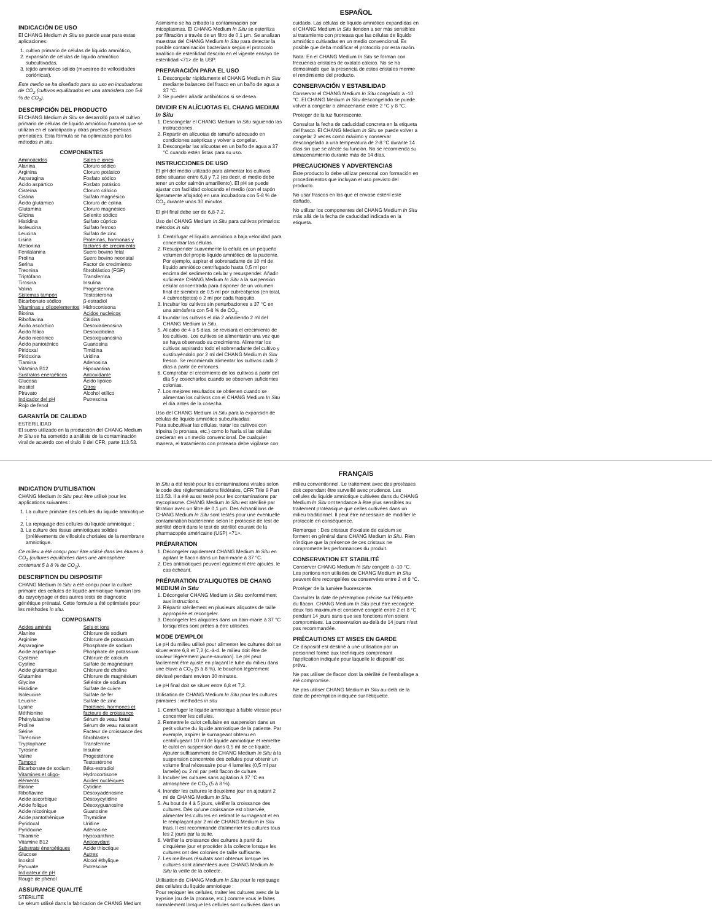ESPAÑOL
INDICACIÓN DE USO
El CHANG Medium In Situ se puede usar para estas aplicaciones:
1. cultivo primario de células de líquido amniótico,
2. expansión de células de líquido amniótico subcultivadas,
3. tejido amniótico sólido (muestreo de vellosidades coriónicas).
Este medio se ha diseñado para su uso en incubadoras de CO<sub>2</sub> (cultivos equilibrados en una atmósfera con 5-8 % de CO<sub>2</sub>).
DESCRIPCIÓN DEL PRODUCTO
El CHANG Medium In Situ se desarrolló para el cultivo primario de células de líquido amniótico humano que se utilizan en el cariotipado y otras pruebas genéticas prenatales. Esta fórmula se ha optimizado para los métodos in situ.
COMPONENTES
Aminoácidos
Alanina
Arginina
Asparagina
Ácido aspártico
Cisteína
Cistina
Ácido glutámico
Glutamina
Glicina
Histidina
Isoleucina
Leucina
Lisina
Metionina
Fenilalanina
Prolina
Serina
Treonina
Triptófano
Tirosina
Valina
Sistemas tampón
Bicarbonato sódico
Vitaminas y oligoelementos
Biotina
Riboflavina
Ácido ascórbico
Ácido fólico
Ácido nicotínico
Ácido pantoténico
Piridoxal
Piridoxina
Tiamina
Vitamina B12
Sustratos energéticos
Glucosa
Inositol
Piruvato
Indicador del pH
Rojo de fenol
Sales e iones
Cloruro sódico
Cloruro potásico
Fosfato sódico
Fosfato potásico
Cloruro cálcico
Sulfato magnésico
Cloruro de colina
Cloruro magnésico
Selenito sódico
Sulfato cúprico
Sulfato ferroso
Sulfato de zinc
Proteínas, hormonas y factores de crecimiento
Suero bovino fetal
Suero bovino neonatal
Factor de crecimiento fibroblástico (FGF)
Transferrina
Insulina
Progesterona
Testosterona
β-estradiol
Hidrocortisona
Ácidos nucleicos
Citidina
Desoxiadenosina
Desoxicitidina
Desoxiguanosina
Guanosina
Timidina
Uridina
Adenosina
Hipoxantina
Antioxidante
Ácido lipóico
Otros
Alcohol etílico
Putrescina
GARANTÍA DE CALIDAD
ESTERILIDAD
El suero utilizado en la producción del CHANG Medium In Situ se ha sometido a análisis de la contaminación viral de acuerdo con el título 9 del CFR, parte 113.53. Asimismo se ha cribado la contaminación por micoplasmas. El CHANG Medium In Situ se esteriliza por filtración a través de un filtro de 0,1 μm. Se analizan muestras del CHANG Medium In Situ para detectar la posible contaminación bacteriana según el protocolo analítico de esterilidad descrito en el vigente ensayo de esterilidad <71> de la USP.
PREPARACIÓN PARA EL USO
1. Descongelar rápidamente el CHANG Medium In Situ mediante balanceo del frasco en un baño de agua a 37 °C.
2. Se pueden añadir antibióticos si se desea.
DIVIDIR EN ALÍCUOTAS EL CHANG MEDIUM In Situ
1. Descongelar el CHANG Medium In Situ siguiendo las instrucciones.
2. Repartir en alícuotas de tamaño adecuado en condiciones asépticas y volver a congelar.
3. Descongelar las alícuotas en un baño de agua a 37 °C cuando estén listas para su uso.
INSTRUCCIONES DE USO
El pH del medio utilizado para alimentar los cultivos debe situarse entre 6,8 y 7,2 (es decir, el medio debe tener un color salmón amarillento). El pH se puede ajustar con facilidad colocando el medio (con el tapón ligeramente aflojado) en una incubadora con 5-8 % de CO<sub>2</sub> durante unos 30 minutos.
El pH final debe ser de 6,8-7,2.
Uso del CHANG Medium In Situ para cultivos primarios: métodos in situ
1. Centrifugar el líquido amniótico a baja velocidad para concentrar las células.
2. Resuspender suavemente la célula en un pequeño volumen del propio líquido amniótico de la paciente. Por ejemplo, aspirar el sobrenadante de 10 ml de líquido amniótico centrifugado hasta 0,5 ml por encima del sedimento celular y resuspender. Añadir suficiente CHANG Medium In Situ a la suspensión celular concentrada para disponer de un volumen final de siembra de 0,5 ml por cubreobjetos (en total, 4 cubreobjetos) o 2 ml por cada frasquito.
3. Incubar los cultivos sin perturbaciones a 37 °C en una atmósfera con 5-8 % de CO<sub>2</sub>.
4. Inundar los cultivos el día 2 añadiendo 2 ml del CHANG Medium In Situ.
5. Al cabo de 4 a 5 días, se revisará el crecimiento de los cultivos. Los cultivos se alimentarán una vez que se haya observado su crecimiento. Alimentar los cultivos aspirando todo el sobrenadante del cultivo y sustituyéndolo por 2 ml del CHANG Medium In Situ fresco. Se recomienda alimentar los cultivos cada 2 días a partir de entonces.
6. Comprobar el crecimiento de los cultivos a partir del día 5 y cosecharlos cuando se observen suficientes colonias.
7. Los mejores resultados se obtienen cuando se alimentan los cultivos con el CHANG Medium In Situ el día antes de la cosecha.
Uso del CHANG Medium In Situ para la expansión de células de líquido amniótico subcultivadas:
Para subcultivar las células, tratar los cultivos con tripsina (o pronasa, etc.) como lo haría si las células crecieran en un medio convencional. De cualquier manera, el tratamiento con proteasa debe vigilarse con cuidado. Las células de líquido amniótico expandidas en el CHANG Medium In Situ tienden a ser más sensibles al tratamiento con proteasa que las células de líquido amniótico cultivadas en un medio convencional. Es posible que deba modificar el protocolo por esta razón.
Nota: En el CHANG Medium In Situ se forman con frecuencia cristales de oxalato cálcico. No se ha demostrado que la presencia de estos cristales merme el rendimiento del producto.
CONSERVACIÓN Y ESTABILIDAD
Conservar el CHANG Medium In Situ congelado a -10 °C. El CHANG Medium In Situ descongelado se puede volver a congelar o almacenarse entre 2 °C y 8 °C.
Proteger de la luz fluorescente.
Consultar la fecha de caducidad concreta en la etiqueta del frasco. El CHANG Medium In Situ se puede volver a congelar 2 veces como máximo y conservar descongelado a una temperatura de 2-8 °C durante 14 días sin que se afecte su función. No se recomienda su almacenamiento durante más de 14 días.
PRECAUCIONES Y ADVERTENCIAS
Este producto lo debe utilizar personal con formación en procedimientos que incluyan el uso previsto del producto.
No usar frascos en los que el envase estéril esté dañado.
No utilizar los componentes del CHANG Medium In Situ más allá de la fecha de caducidad indicada en la etiqueta.
FRANÇAIS
INDICATION D'UTILISATION
CHANG Medium In Situ peut être utilisé pour les applications suivantes :
1. La culture primaire des cellules du liquide amniotique ;
2. La repiquage des cellules du liquide amniotique ;
3. La culture des tissus amniotiques solides (prélèvements de villosités choriales de la membrane amniotique.
Ce milieu a été conçu pour être utilisé dans les étuves à CO<sub>2</sub> (cultures équilibrées dans une atmosphère contenant 5 à 8 % de CO<sub>2</sub>).
DESCRIPTION DU DISPOSITIF
CHANG Medium In Situ a été conçu pour la culture primaire des cellules de liquide amniotique humain lors du caryotypage et des autres tests de diagnostic génétique prénatal. Cette formule a été optimisée pour les méthodes in situ.
COMPOSANTS
Acides aminés
Alanine
Arginine
Asparagine
Acide aspartique
Cystéine
Cystine
Acide glutamique
Glutamine
Glycine
Histidine
Isoleucine
Leucine
Lysine
Méthionine
Phénylalanine
Proline
Sérine
Thréonine
Tryptophane
Tyrosine
Valine
Tampon
Bicarbonate de sodium
Vitamines et oligo-éléments
Biotine
Riboflavine
Acide ascorbique
Acide folique
Acide nicotinique
Acide pantothénique
Pyridoxal
Pyridoxine
Thiamine
Vitamine B12
Substrats énergétiques
Glucose
Inositol
Pyruvate
Indicateur de pH
Rouge de phénol
Sels et ions
Chlorure de sodium
Chlorure de potassium
Phosphate de sodium
Phosphate de potassium
Chlorure de calcium
Sulfate de magnésium
Chlorure de choline
Chlorure de magnésium
Sélénite de sodium
Sulfate de cuivre
Sulfate de fer
Sulfate de zinc
Protéines, hormones et facteurs de croissance
Sérum de veau fœtal
Sérum de veau naissant
Facteur de croissance des fibroblastes
Transferrine
Insuline
Progestérone
Testostérone
Bêta-estradiol
Hydrocortisone
Acides nucléiques
Cytidine
Désoxyadénosine
Désoxycytidine
Désoxyguanosine
Guanosine
Thymidine
Uridine
Adénosine
Hypoxanthine
Antioxydant
Acide thioctique
Autres
Alcool éthylique
Putrescine
ASSURANCE QUALITÉ
STÉRILITÉ
Le sérum utilisé dans la fabrication de CHANG Medium In Situ a été testé pour les contaminations virales selon le code des réglementations fédérales, CFR Title 9 Part 113.53. Il a été aussi testé pour les contaminations par mycoplasme. CHANG Medium In Situ est stérilisé par filtration avec un filtre de 0,1 μm. Des échantillons de CHANG Medium In Situ sont testés pour une éventuelle contamination bactérienne selon le protocole de test de stérilité décrit dans le test de stérilité courant de la pharmacopée américaine (USP) <71>.
PRÉPARATION
1. Décongeler rapidement CHANG Medium In Situ en agitant le flacon dans un bain-marie à 37 °C.
2. Des antibiotiques peuvent également être ajoutés, le cas échéant.
PRÉPARATION D'ALIQUOTES DE CHANG MEDIUM In Situ
1. Décongeler CHANG Medium In Situ conformément aux instructions.
2. Répartir stérilement en plusieurs aliquotes de taille appropriée et recongeler.
3. Décongeler les aliquotes dans un bain-marie à 37 °C lorsqu'elles sont prêtes à être utilisées.
MODE D'EMPLOI
Le pH du milieu utilisé pour alimenter les cultures doit se situer entre 6,8 et 7,2 (c.-à-d. le milieu doit être de couleur légèrement jaune-saumon). Le pH peut facilement être ajusté en plaçant le tube du milieu dans une étuve à CO<sub>2</sub> (5 à 8 %), le bouchon légèrement dévissé pendant environ 30 minutes.
Le pH final doit se situer entre 6,8 et 7,2.
Utilisation de CHANG Medium In Situ pour les cultures primaires : méthodes in situ
1. Centrifuger le liquide amniotique à faible vitesse pour concentrer les cellules.
2. Remettre le culot cellulaire en suspension dans un petit volume du liquide amniotique de la patiente. Par exemple, aspirer le surnageant obtenu en centrifugeant 10 ml de liquide amniotique et remettre le culot en suspension dans 0,5 ml de ce liquide. Ajouter suffisamment de CHANG Medium In Situ à la suspension concentrée des cellules pour obtenir un volume final nécessaire pour 4 lamelles (0,5 ml par lamelle) ou 2 ml par petit flacon de culture.
3. Incuber les cultures sans agitation à 37 °C en atmosphère de CO<sub>2</sub> (5 à 8 %).
4. Inonder les cultures le deuxième jour en ajoutant 2 ml de CHANG Medium In Situ.
5. Au bout de 4 à 5 jours, vérifier la croissance des cultures. Dès qu'une croissance est observée, alimenter les cultures en retirant le surnageant et en le remplaçant par 2 ml de CHANG Medium In Situ frais. Il est recommandé d'alimenter les cultures tous les 2 jours par la suite.
6. Vérifier la croissance des cultures à partir du cinquième jour et procéder à la collecte lorsque les cultures ont des colonies de taille suffisante.
7. Les meilleurs résultats sont obtenus lorsque les cultures sont alimentées avec CHANG Medium In Situ la veille de la collecte.
Utilisation de CHANG Medium In Situ pour le repiquage des cellules du liquide amniotique :
Pour repiquer les cellules, traiter les cultures avec de la trypsine (ou de la pronase, etc.) comme vous le faites normalement lorsque les cellules sont cultivées dans un milieu conventionnel. Le traitement avec des protéases doit cependant être surveillé avec prudence. Les cellules du liquide amniotique cultivées dans du CHANG Medium In Situ ont tendance à être plus sensibles au traitement protéasique que celles cultivées dans un milieu traditionnel. Il peut être nécessaire de modifier le protocole en conséquence.
Remarque : Des cristaux d'oxalate de calcium se forment en général dans CHANG Medium In Situ. Rien n'indique que la présence de ces cristaux ne compromette les performances du produit.
CONSERVATION ET STABILITÉ
Conserver CHANG Medium In Situ congelé à -10 °C. Les portions non utilisées de CHANG Medium In Situ peuvent être recongelées ou conservées entre 2 et 8 °C.
Protéger de la lumière fluorescente.
Consulter la date de péremption précise sur l'étiquette du flacon. CHANG Medium In Situ peut être recongelé deux fois maximum et conservé congelé entre 2 et 8 °C pendant 14 jours sans que ses fonctions n'en soient compromises. La conservation au-delà de 14 jours n'est pas recommandée.
PRÉCAUTIONS ET MISES EN GARDE
Ce dispositif est destiné à une utilisation par un personnel formé aux techniques comprenant l'application indiquée pour laquelle le dispositif est prévu.
Ne pas utiliser de flacon dont la stérilité de l'emballage a été compromise.
Ne pas utiliser CHANG Medium In Situ au-delà de la date de péremption indiquée sur l'étiquette.